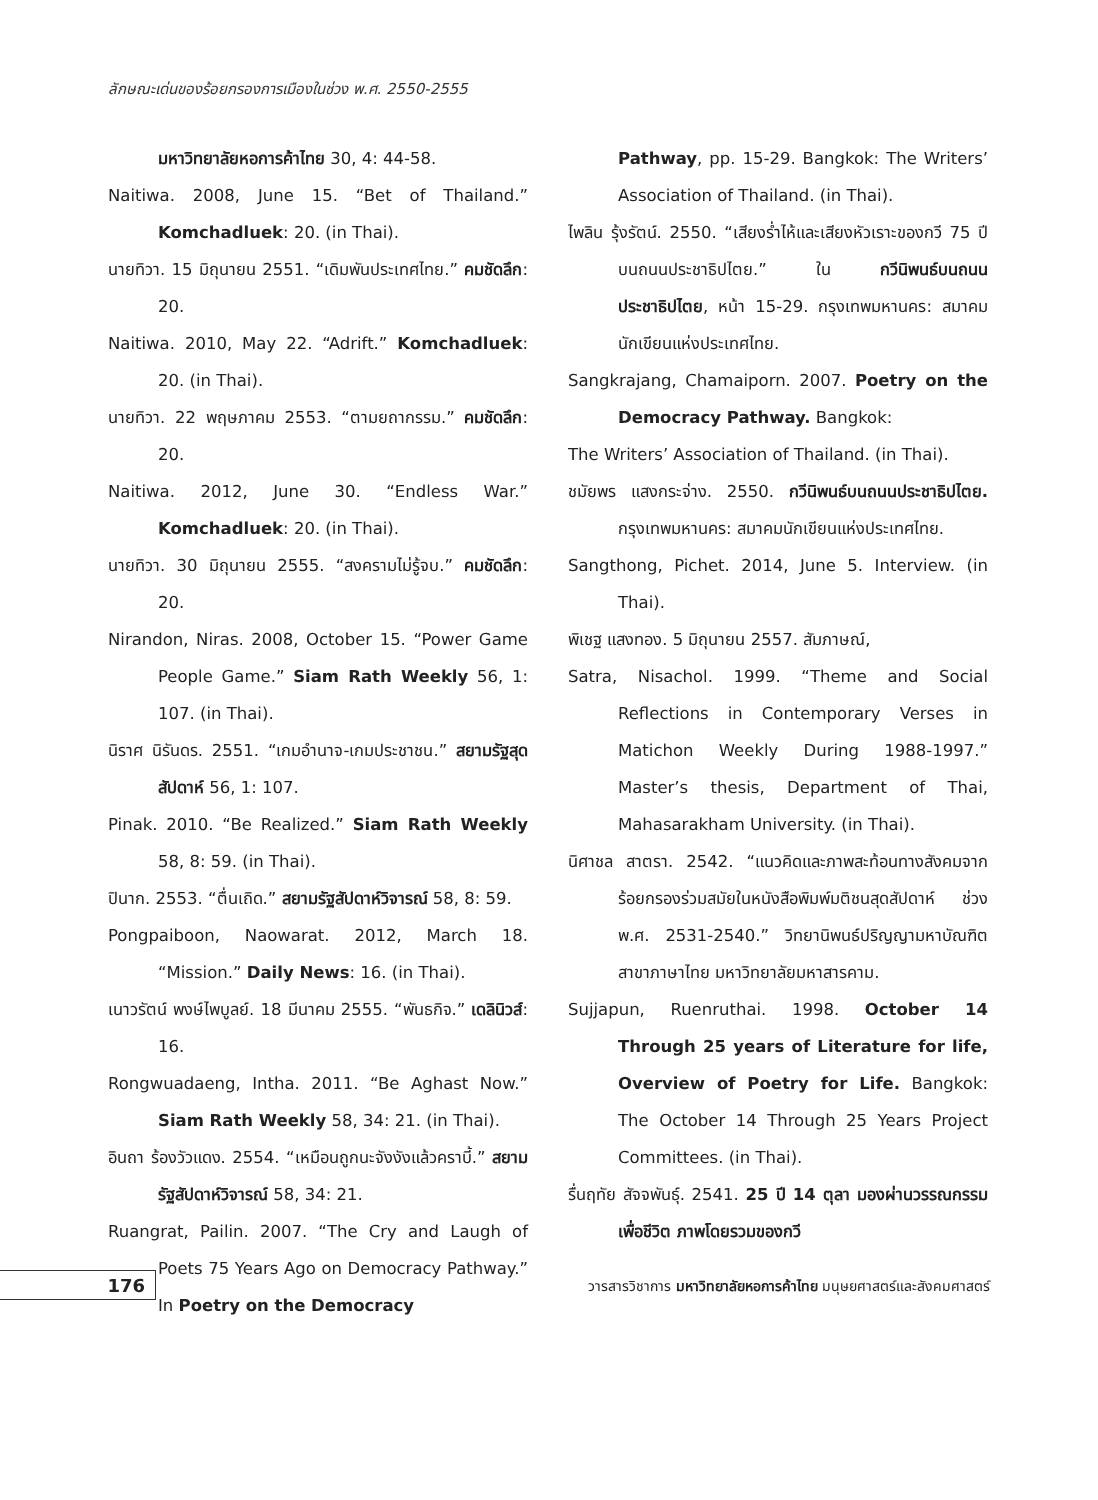ลักษณะเด่นของร้อยกรองการเมืองในช่วง พ.ศ. 2550-2555
มหาวิทยาลัยหอการค้าไทย 30, 4: 44-58.
Naitiwa. 2008, June 15. “Bet of Thailand.” Komchadluek: 20. (in Thai).
นายทิวา. 15 มิถุนายน 2551. “เดิมพันประเทศไทย.” คมชัดลึก: 20.
Naitiwa. 2010, May 22. “Adrift.” Komchadluek: 20. (in Thai).
นายทิวา. 22 พฤษภาคม 2553. “ตามยถากรรม.” คมชัดลึก: 20.
Naitiwa. 2012, June 30. “Endless War.” Komchadluek: 20. (in Thai).
นายทิวา. 30 มิถุนายน 2555. “สงครามไม่รู้จบ.” คมชัดลึก: 20.
Nirandon, Niras. 2008, October 15. “Power Game People Game.” Siam Rath Weekly 56, 1: 107. (in Thai).
นิราศ นิรันดร. 2551. “เกมอำนาจ-เกมประชาชน.” สยามรัฐสุดสัปดาห์ 56, 1: 107.
Pinak. 2010. “Be Realized.” Siam Rath Weekly 58, 8: 59. (in Thai).
ปินาก. 2553. “ตื่นเถิด.” สยามรัฐสัปดาห์วิจารณ์ 58, 8: 59.
Pongpaiboon, Naowarat. 2012, March 18. “Mission.” Daily News: 16. (in Thai).
เนาวรัตน์ พงษ์ไพบูลย์. 18 มีนาคม 2555. “พันธกิจ.” เดลินิวส์: 16.
Rongwuadaeng, Intha. 2011. “Be Aghast Now.” Siam Rath Weekly 58, 34: 21. (in Thai).
อินถา ร้องวัวแดง. 2554. “เหมือนถูกนะจังงังแล้วคราบี้.” สยามรัฐสัปดาห์วิจารณ์ 58, 34: 21.
Ruangrat, Pailin. 2007. “The Cry and Laugh of Poets 75 Years Ago on Democracy Pathway.” In Poetry on the Democracy
Pathway, pp. 15-29. Bangkok: The Writers’ Association of Thailand. (in Thai).
ไพลิน รุ้งรัตน์. 2550. “เสียงร่ำไห้และเสียงหัวเราะของกวี 75 ปีบนถนนประชาธิปไตย.” ใน กวีนิพนธ์บนถนนประชาธิปไตย, หน้า 15-29. กรุงเทพมหานคร: สมาคมนักเขียนแห่งประเทศไทย.
Sangkrajang, Chamaiporn. 2007. Poetry on the Democracy Pathway. Bangkok:
The Writers’ Association of Thailand. (in Thai).
ชมัยพร แสงกระจ่าง. 2550. กวีนิพนธ์บนถนนประชาธิปไตย. กรุงเทพมหานคร: สมาคมนักเขียนแห่งประเทศไทย.
Sangthong, Pichet. 2014, June 5. Interview. (in Thai).
พิเชฐ แสงทอง. 5 มิถุนายน 2557. สัมภาษณ์,
Satra, Nisachol. 1999. “Theme and Social Reflections in Contemporary Verses in Matichon Weekly During 1988-1997.” Master’s thesis, Department of Thai, Mahasarakham University. (in Thai).
นิศาชล สาตรา. 2542. “แนวคิดและภาพสะท้อนทางสังคมจากร้อยกรองร่วมสมัยในหนังสือพิมพ์มติชนสุดสัปดาห์ ช่วง พ.ศ. 2531-2540.” วิทยานิพนธ์ปริญญามหาบัณฑิต สาขาภาษาไทย มหาวิทยาลัยมหาสารคาม.
Sujjapun, Ruenruthai. 1998. October 14 Through 25 years of Literature for life, Overview of Poetry for Life. Bangkok: The October 14 Through 25 Years Project Committees. (in Thai).
รื่นฤทัย สัจจพันธุ์. 2541. 25 ปี 14 ตุลา มองผ่านวรรณกรรมเพื่อชีวิต ภาพโดยรวมของกวี
176
วารสารวิชาการ มหาวิทยาลัยหอการค้าไทย มนุษยศาสตร์และสังคมศาสตร์